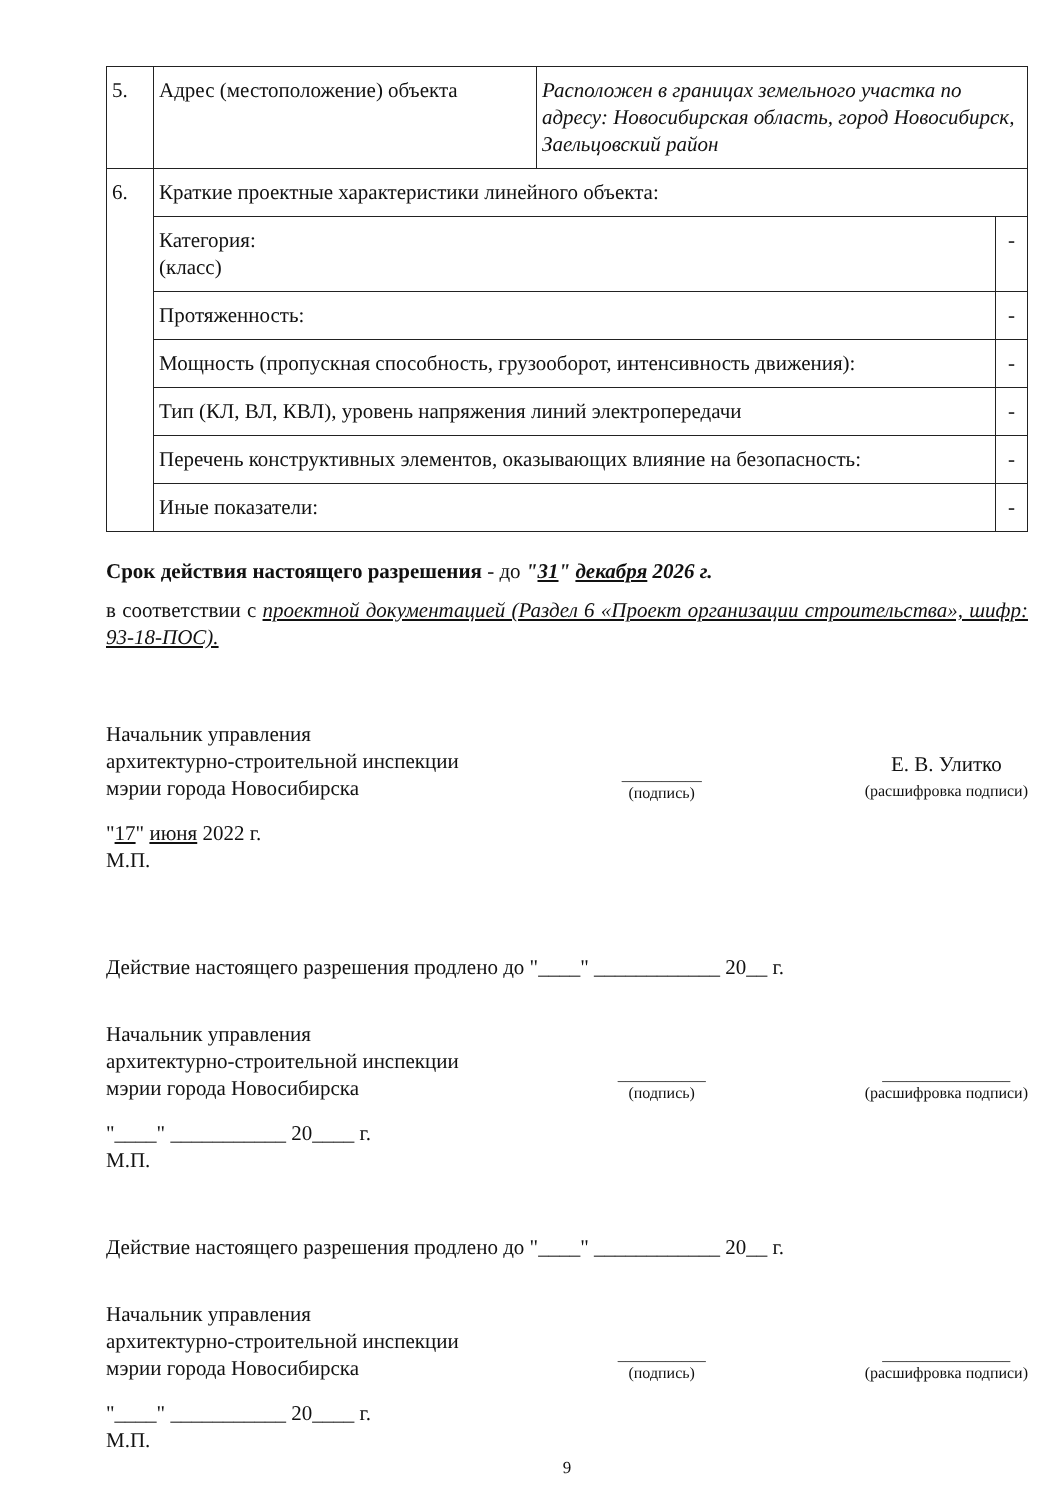| 5. | Адрес (местоположение) объекта | Расположен в границах земельного участка по адресу: Новосибирская область, город Новосибирск, Заельцовский район | |
| 6. | Краткие проектные характеристики линейного объекта: | | |
| | Категория: (класс) | | - |
| | Протяженность: | | - |
| | Мощность (пропускная способность, грузооборот, интенсивность движения): | | - |
| | Тип (КЛ, ВЛ, КВЛ), уровень напряжения линий электропередачи | | - |
| | Перечень конструктивных элементов, оказывающих влияние на безопасность: | | - |
| | Иные показатели: | | - |
Срок действия настоящего разрешения - до "31" декабря 2026 г.
в соответствии с проектной документацией (Раздел 6 «Проект организации строительства», шифр: 93-18-ПОС).
Начальник управления
архитектурно-строительной инспекции
мэрии города Новосибирска
__________
(подпись)
Е. В. Улитко
(расшифровка подписи)
"17" июня 2022 г.
М.П.
Действие настоящего разрешения продлено до "____" ____________ 20__ г.
Начальник управления
архитектурно-строительной инспекции
мэрии города Новосибирска
___________
(подпись)
________________
(расшифровка подписи)
"____" ___________ 20____ г.
М.П.
Действие настоящего разрешения продлено до "____" ____________ 20__ г.
Начальник управления
архитектурно-строительной инспекции
мэрии города Новосибирска
___________
(подпись)
________________
(расшифровка подписи)
"____" ___________ 20____ г.
М.П.
9